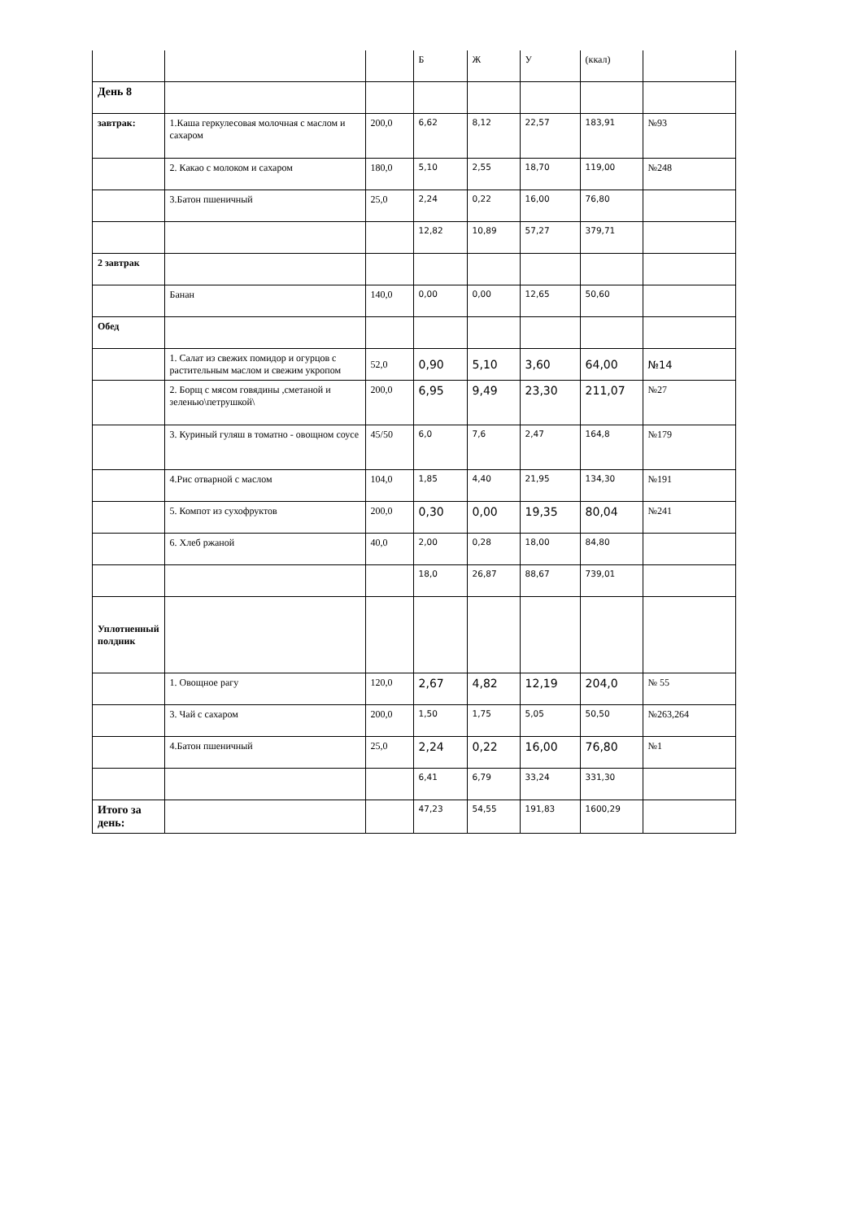| | | | Б | Ж | У | (ккал) | |
| День 8 | | | | | | | |
| завтрак: | 1.Каша геркулесовая молочная с маслом и сахаром | 200,0 | 6,62 | 8,12 | 22,57 | 183,91 | №93 |
| | 2. Какао с молоком и сахаром | 180,0 | 5,10 | 2,55 | 18,70 | 119,00 | №248 |
| | 3.Батон пшеничный | 25,0 | 2,24 | 0,22 | 16,00 | 76,80 | |
| | | | 12,82 | 10,89 | 57,27 | 379,71 | |
| 2 завтрак | | | | | | | |
| | Банан | 140,0 | 0,00 | 0,00 | 12,65 | 50,60 | |
| Обед | | | | | | | |
| | 1. Салат из свежих помидор и огурцов с растительным маслом и свежим укропом | 52,0 | 0,90 | 5,10 | 3,60 | 64,00 | №14 |
| | 2. Борщ с мясом говядины ,сметаной и зеленью\петрушкой\ | 200,0 | 6,95 | 9,49 | 23,30 | 211,07 | №27 |
| | 3. Куриный гуляш в томатно - овощном соусе | 45/50 | 6,0 | 7,6 | 2,47 | 164,8 | №179 |
| | 4.Рис отварной с маслом | 104,0 | 1,85 | 4,40 | 21,95 | 134,30 | №191 |
| | 5. Компот из сухофруктов | 200,0 | 0,30 | 0,00 | 19,35 | 80,04 | №241 |
| | 6. Хлеб ржаной | 40,0 | 2,00 | 0,28 | 18,00 | 84,80 | |
| | | | 18,0 | 26,87 | 88,67 | 739,01 | |
| Уплотненный полдник | | | | | | | |
| | 1. Овощное рагу | 120,0 | 2,67 | 4,82 | 12,19 | 204,0 | № 55 |
| | 3. Чай с сахаром | 200,0 | 1,50 | 1,75 | 5,05 | 50,50 | №263,264 |
| | 4.Батон пшеничный | 25,0 | 2,24 | 0,22 | 16,00 | 76,80 | №1 |
| | | | 6,41 | 6,79 | 33,24 | 331,30 | |
| Итого за день: | | | 47,23 | 54,55 | 191,83 | 1600,29 | |